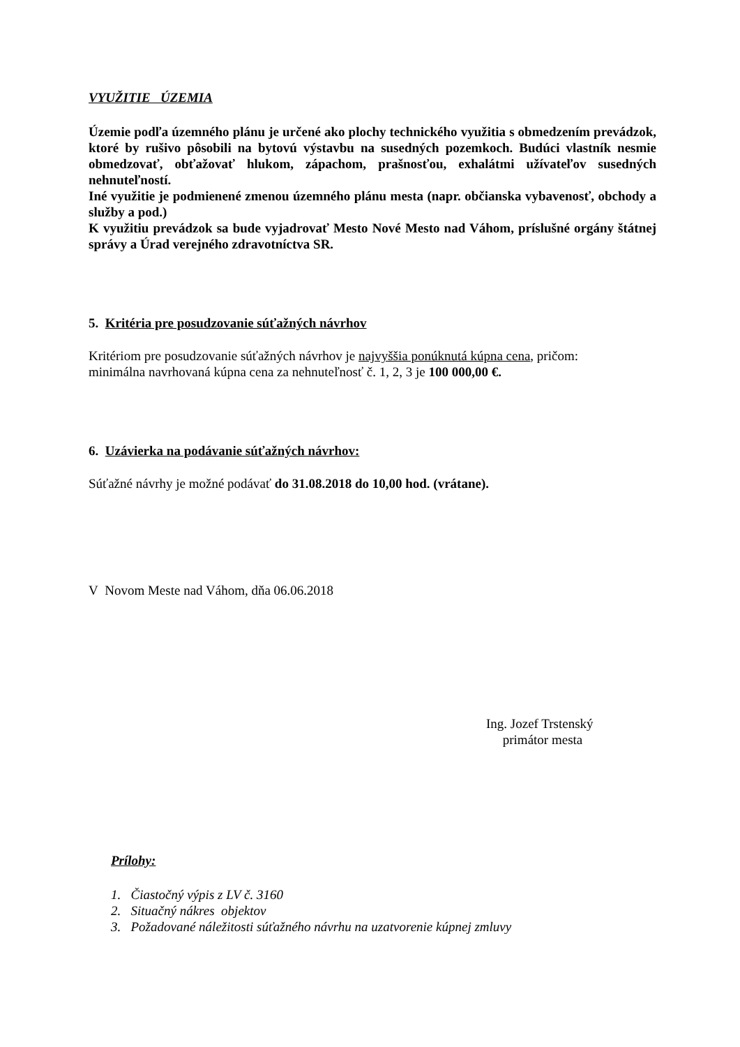VYUŽITIE ÚZEMIA
Územie podľa územného plánu je určené ako plochy technického využitia s obmedzením prevádzok, ktoré by rušivo pôsobili na bytovú výstavbu na susedných pozemkoch. Budúci vlastník nesmie obmedzovať, obťažovať hlukom, zápachom, prašnosťou, exhalátmi užívateľov susedných nehnuteľností.
Iné využitie je podmienené zmenou územného plánu mesta (napr. občianska vybavenosť, obchody a služby a pod.)
K využitiu prevádzok sa bude vyjadrovať Mesto Nové Mesto nad Váhom, príslušné orgány štátnej správy a Úrad verejného zdravotníctva SR.
5. Kritéria pre posudzovanie súťažných návrhov
Kritériom pre posudzovanie súťažných návrhov je najvyššia ponúknutá kúpna cena, pričom:
minimálna navrhovaná kúpna cena za nehnuteľnosť č. 1, 2, 3 je 100 000,00 €.
6. Uzávierka na podávanie súťažných návrhov:
Súťažné návrhy je možné podávať do 31.08.2018 do 10,00 hod. (vrátane).
V Novom Meste nad Váhom, dňa 06.06.2018
Ing. Jozef Trstenský
primátor mesta
Prílohy:
1. Čiastočný výpis z LV č. 3160
2. Situačný nákres objektov
3. Požadované náležitosti súťažného návrhu na uzatvorenie kúpnej zmluvy